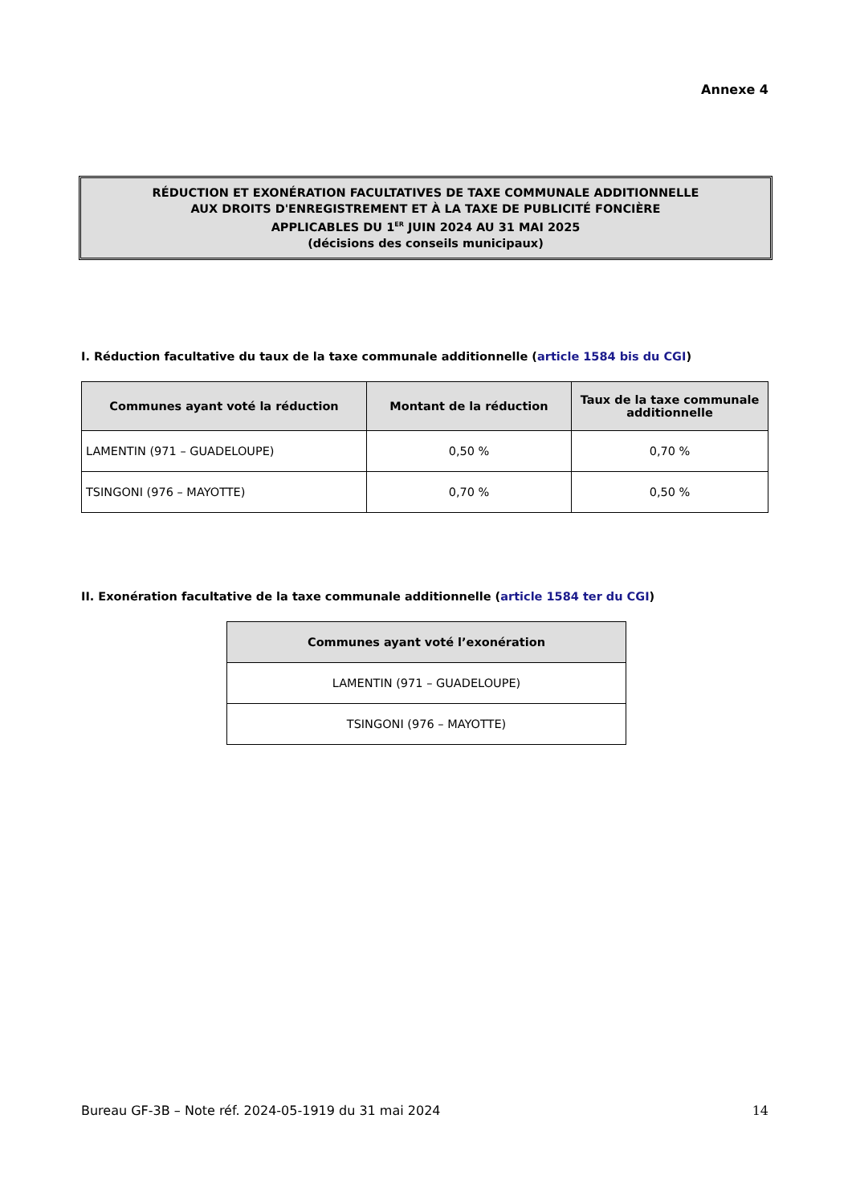Annexe 4
RÉDUCTION ET EXONÉRATION FACULTATIVES DE TAXE COMMUNALE ADDITIONNELLE
AUX DROITS D'ENREGISTREMENT ET À LA TAXE DE PUBLICITÉ FONCIÈRE
APPLICABLES DU 1<sup>ER</sup> JUIN 2024 AU 31 MAI 2025
(décisions des conseils municipaux)
I. Réduction facultative du taux de la taxe communale additionnelle (article 1584 bis du CGI)
| Communes ayant voté la réduction | Montant de la réduction | Taux de la taxe communale additionnelle |
| --- | --- | --- |
| LAMENTIN (971 – GUADELOUPE) | 0,50 % | 0,70 % |
| TSINGONI (976 – MAYOTTE) | 0,70 % | 0,50 % |
II. Exonération facultative de la taxe communale additionnelle (article 1584 ter du CGI)
| Communes ayant voté l’exonération |
| --- |
| LAMENTIN (971 – GUADELOUPE) |
| TSINGONI (976 – MAYOTTE) |
Bureau GF-3B – Note réf. 2024-05-1919 du 31 mai 2024 14